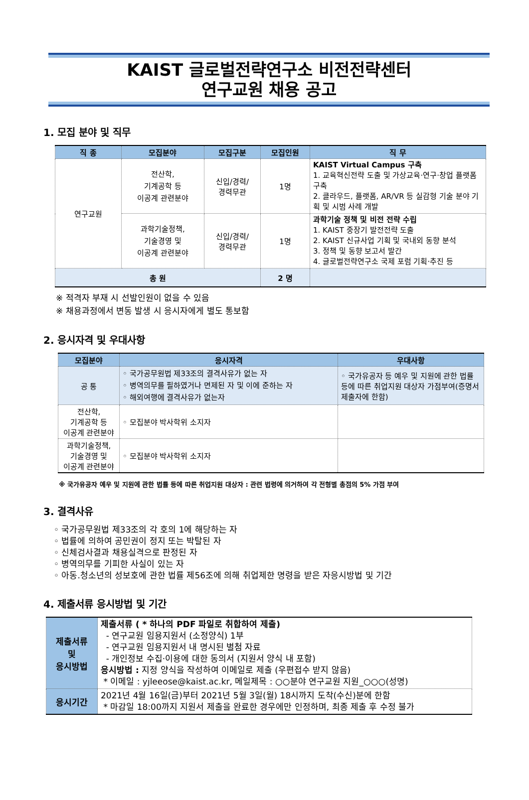KAIST 글로벌전략연구소 비전전략센터
연구교원 채용 공고
1. 모집 분야 및 직무
| 직 종 | 모집분야 | 모집구분 | 모집인원 | 직 무 |
| --- | --- | --- | --- | --- |
| 연구교원 | 전산학, 기계공학 등 이공계 관련분야 | 신입/경력/ 경력무관 | 1명 | KAIST Virtual Campus 구축 1. 교육혁신전략 도출 및 가상교육·연구·창업 플랫폼 구축 2. 클라우드, 플랫폼, AR/VR 등 실감형 기술 분야 기획 및 시범 사례 개발 |
| | 과학기술정책, 기술경영 및 이공계 관련분야 | 신입/경력/ 경력무관 | 1명 | 과학기술 정책 및 비전 전략 수립 1. KAIST 중장기 발전전략 도출 2. KAIST 신규사업 기획 및 국내외 동향 분석 3. 정책 및 동향 보고서 발간 4. 글로벌전략연구소 국제 포럼 기획·추진 등 |
| 총 원 | | | 2 명 | |
※ 적격자 부재 시 선발인원이 없을 수 있음
※ 채용과정에서 변동 발생 시 응시자에게 별도 통보함
2. 응시자격 및 우대사항
| 모집분야 | 응시자격 | 우대사항 |
| --- | --- | --- |
| 공 통 | ◦ 국가공무원법 제33조의 결격사유가 없는 자 ◦ 병역의무를 필하였거나 면제된 자 및 이에 준하는 자 ◦ 해외여행에 결격사유가 없는자 | ◦ 국가유공자 등 예우 및 지원에 관한 법률 등에 따른 취업지원 대상자 가점부여(증명서 제출자에 한함) |
| 전산학, 기계공학 등 이공계 관련분야 | ◦ 모집분야 박사학위 소지자 | |
| 과학기술정책, 기술경영 및 이공계 관련분야 | ◦ 모집분야 박사학위 소지자 | |
※ 국가유공자 예우 및 지원에 관한 법률 등에 따른 취업지원 대상자 : 관련 법령에 의거하여 각 전형별 총점의 5% 가점 부여
3. 결격사유
◦ 국가공무원법 제33조의 각 호의 1에 해당하는 자
◦ 법률에 의하여 공민권이 정지 또는 박탈된 자
◦ 신체검사결과 채용실격으로 판정된 자
◦ 병역의무를 기피한 사실이 있는 자
◦ 아동.청소년의 성보호에 관한 법률 제56조에 의해 취업제한 명령을 받은 자응시방법 및 기간
4. 제출서류 응시방법 및 기간
| 제출서류 및 응시방법 | 제출서류 ( * 하나의 PDF 파일로 취합하여 제출) - 연구교원 임용지원서 (소정양식) 1부 - 연구교원 임용지원서 내 명시된 별첨 자료 - 개인정보 수집·이용에 대한 동의서 (지원서 양식 내 포함) 응시방법 : 지정 양식을 작성하여 이메일로 제출 (우편접수 받지 않음) * 이메일 : yjleeose@kaist.ac.kr, 메일제목 : ○○분야 연구교원 지원_○○○(성명) |
| 응시기간 | 2021년 4월 16일(금)부터 2021년 5월 3일(월) 18시까지 도착(수신)분에 한함 * 마감일 18:00까지 지원서 제출을 완료한 경우에만 인정하며, 최종 제출 후 수정 불가 |